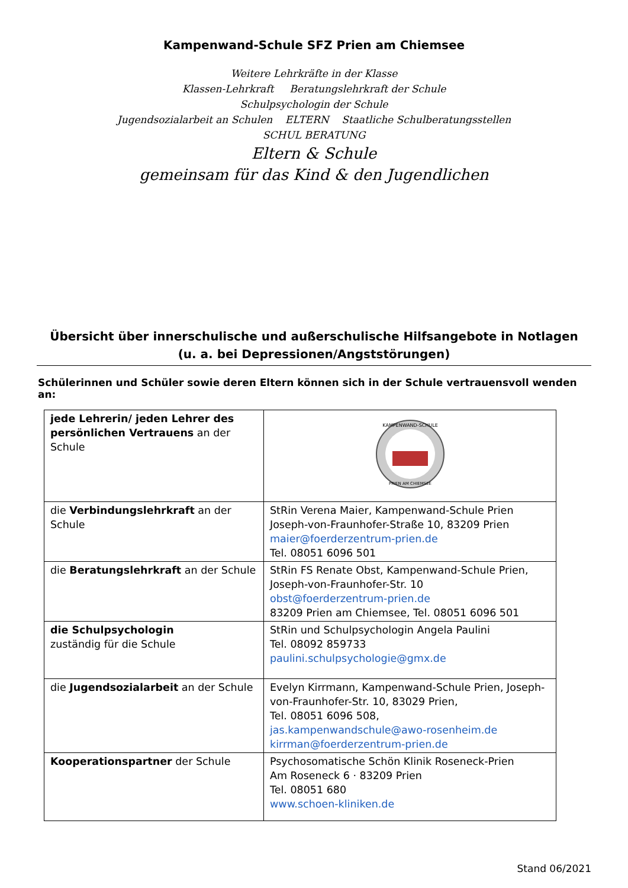Kampenwand-Schule SFZ Prien am Chiemsee
Weitere Lehrkräfte in der Klasse
Klassen-Lehrkraft Beratungslehrkraft der Schule
Schulpsychologin der Schule
Jugendsozialarbeit an Schulen ELTERN Staatliche Schulberatungsstellen
SCHUL BERATUNG
Eltern & Schule
gemeinsam für das Kind & den Jugendlichen
Übersicht über innerschulische und außerschulische Hilfsangebote in Notlagen
(u. a. bei Depressionen/Angststörungen)
Schülerinnen und Schüler sowie deren Eltern können sich in der Schule vertrauensvoll wenden an:
| jede Lehrerin/ jeden Lehrer des persönlichen Vertrauens an der Schule | KAMPENWAND-SCHULE PRIEN AM CHIEMSEE |
| die Verbindungslehrkraft an der Schule | StRin Verena Maier, Kampenwand-Schule Prien Joseph-von-Fraunhofer-Straße 10, 83209 Prien maier@foerderzentrum-prien.de Tel. 08051 6096 501 |
| die Beratungslehrkraft an der Schule | StRin FS Renate Obst, Kampenwand-Schule Prien, Joseph-von-Fraunhofer-Str. 10 obst@foerderzentrum-prien.de 83209 Prien am Chiemsee, Tel. 08051 6096 501 |
| die Schulpsychologin zuständig für die Schule | StRin und Schulpsychologin Angela Paulini Tel. 08092 859733 paulini.schulpsychologie@gmx.de |
| die Jugendsozialarbeit an der Schule | Evelyn Kirrmann, Kampenwand-Schule Prien, Joseph-von-Fraunhofer-Str. 10, 83029 Prien, Tel. 08051 6096 508, jas.kampenwandschule@awo-rosenheim.de kirrman@foerderzentrum-prien.de |
| Kooperationspartner der Schule | Psychosomatische Schön Klinik Roseneck-Prien Am Roseneck 6 · 83209 Prien Tel. 08051 680 www.schoen-kliniken.de |
Stand 06/2021